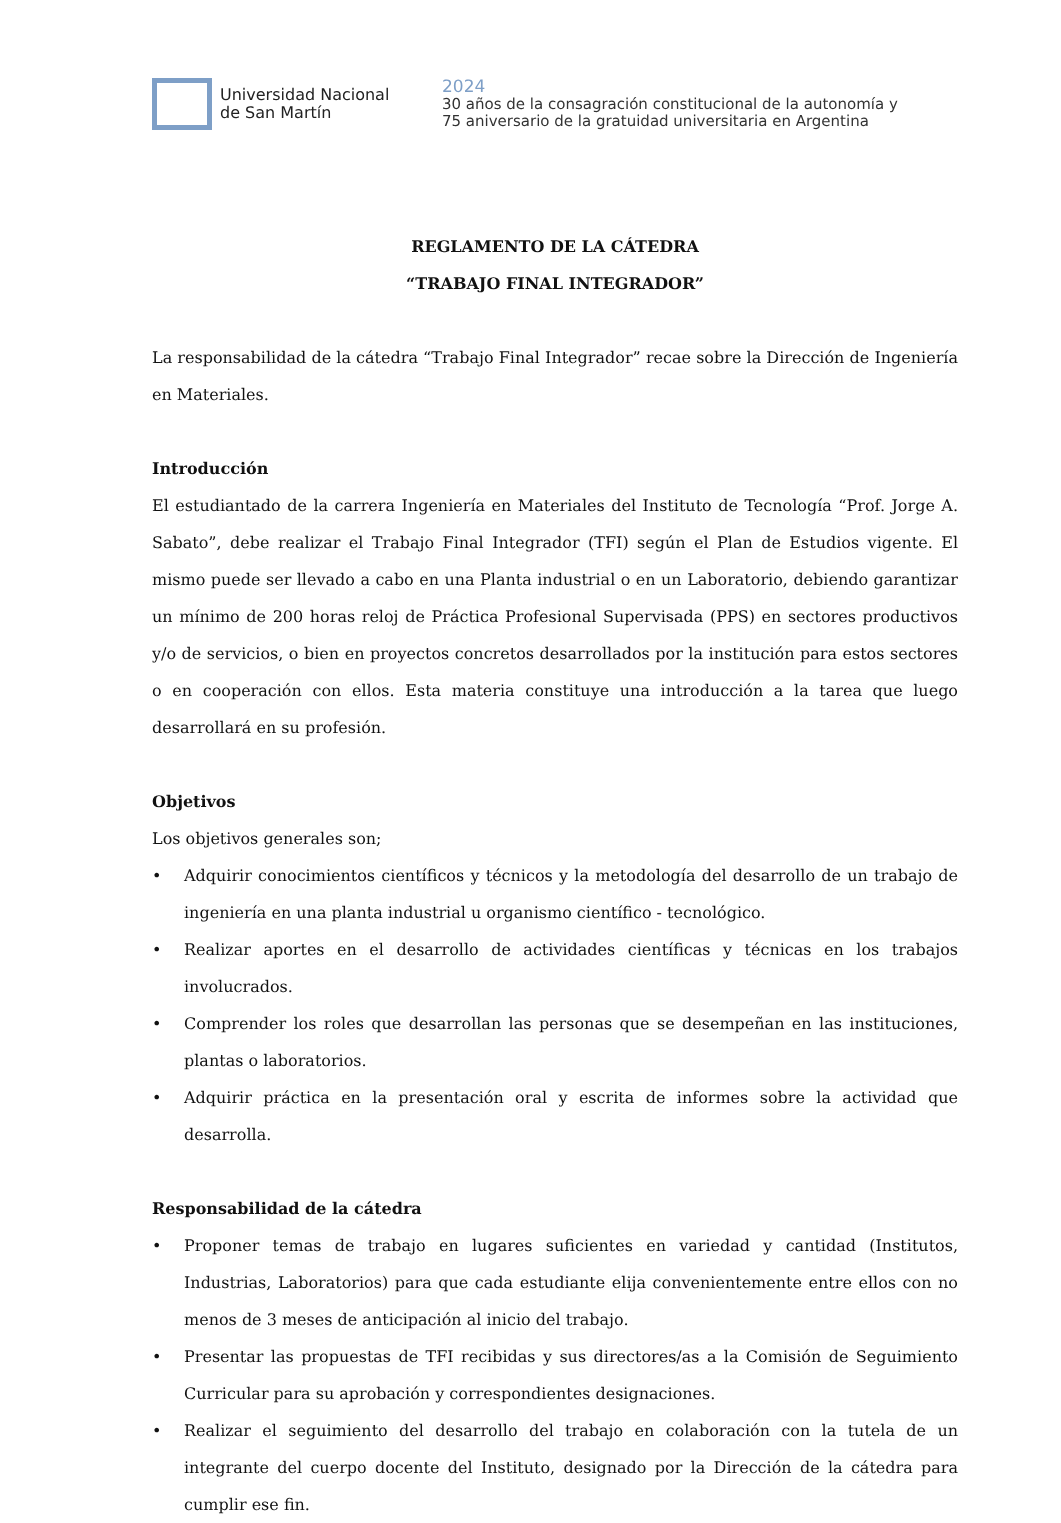Universidad Nacional
de San Martín
2024
30 años de la consagración constitucional de la autonomía y
75 aniversario de la gratuidad universitaria en Argentina
REGLAMENTO DE LA CÁTEDRA
“TRABAJO FINAL INTEGRADOR”
La responsabilidad de la cátedra “Trabajo Final Integrador” recae sobre la Dirección de Ingeniería en Materiales.
Introducción
El estudiantado de la carrera Ingeniería en Materiales del Instituto de Tecnología “Prof. Jorge A. Sabato”, debe realizar el Trabajo Final Integrador (TFI) según el Plan de Estudios vigente. El mismo puede ser llevado a cabo en una Planta industrial o en un Laboratorio, debiendo garantizar un mínimo de 200 horas reloj de Práctica Profesional Supervisada (PPS) en sectores productivos y/o de servicios, o bien en proyectos concretos desarrollados por la institución para estos sectores o en cooperación con ellos. Esta materia constituye una introducción a la tarea que luego desarrollará en su profesión.
Objetivos
Los objetivos generales son;
• Adquirir conocimientos científicos y técnicos y la metodología del desarrollo de un trabajo de ingeniería en una planta industrial u organismo científico - tecnológico.
• Realizar aportes en el desarrollo de actividades científicas y técnicas en los trabajos involucrados.
• Comprender los roles que desarrollan las personas que se desempeñan en las instituciones, plantas o laboratorios.
• Adquirir práctica en la presentación oral y escrita de informes sobre la actividad que desarrolla.
Responsabilidad de la cátedra
• Proponer temas de trabajo en lugares suficientes en variedad y cantidad (Institutos, Industrias, Laboratorios) para que cada estudiante elija convenientemente entre ellos con no menos de 3 meses de anticipación al inicio del trabajo.
• Presentar las propuestas de TFI recibidas y sus directores/as a la Comisión de Seguimiento Curricular para su aprobación y correspondientes designaciones.
• Realizar el seguimiento del desarrollo del trabajo en colaboración con la tutela de un integrante del cuerpo docente del Instituto, designado por la Dirección de la cátedra para cumplir ese fin.